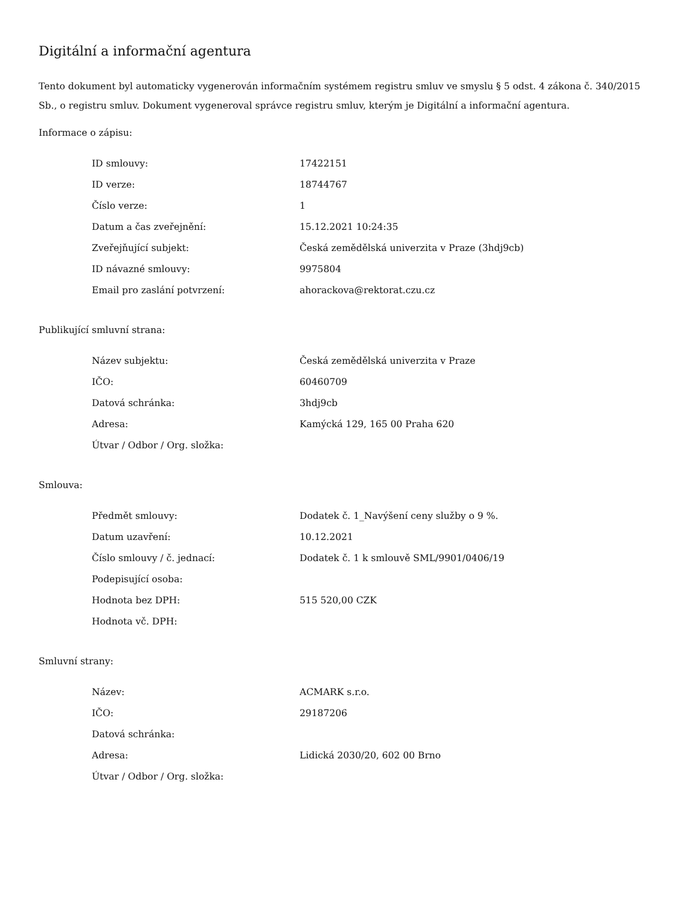Digitální a informační agentura
Tento dokument byl automaticky vygenerován informačním systémem registru smluv ve smyslu § 5 odst. 4 zákona č. 340/2015 Sb., o registru smluv. Dokument vygeneroval správce registru smluv, kterým je Digitální a informační agentura.
Informace o zápisu:
| ID smlouvy: | 17422151 |
| ID verze: | 18744767 |
| Číslo verze: | 1 |
| Datum a čas zveřejnění: | 15.12.2021 10:24:35 |
| Zveřejňující subjekt: | Česká zemědělská univerzita v Praze (3hdj9cb) |
| ID návazné smlouvy: | 9975804 |
| Email pro zaslání potvrzení: | ahorackova@rektorat.czu.cz |
Publikující smluvní strana:
| Název subjektu: | Česká zemědělská univerzita v Praze |
| IČO: | 60460709 |
| Datová schránka: | 3hdj9cb |
| Adresa: | Kamýcká 129, 165 00 Praha 620 |
| Útvar / Odbor / Org. složka: | |
Smlouva:
| Předmět smlouvy: | Dodatek č. 1_Navýšení ceny služby o 9 %. |
| Datum uzavření: | 10.12.2021 |
| Číslo smlouvy / č. jednací: | Dodatek č. 1 k smlouvě SML/9901/0406/19 |
| Podepisující osoba: | |
| Hodnota bez DPH: | 515 520,00 CZK |
| Hodnota vč. DPH: | |
Smluvní strany:
| Název: | ACMARK s.r.o. |
| IČO: | 29187206 |
| Datová schránka: | |
| Adresa: | Lidická 2030/20, 602 00 Brno |
| Útvar / Odbor / Org. složka: | |